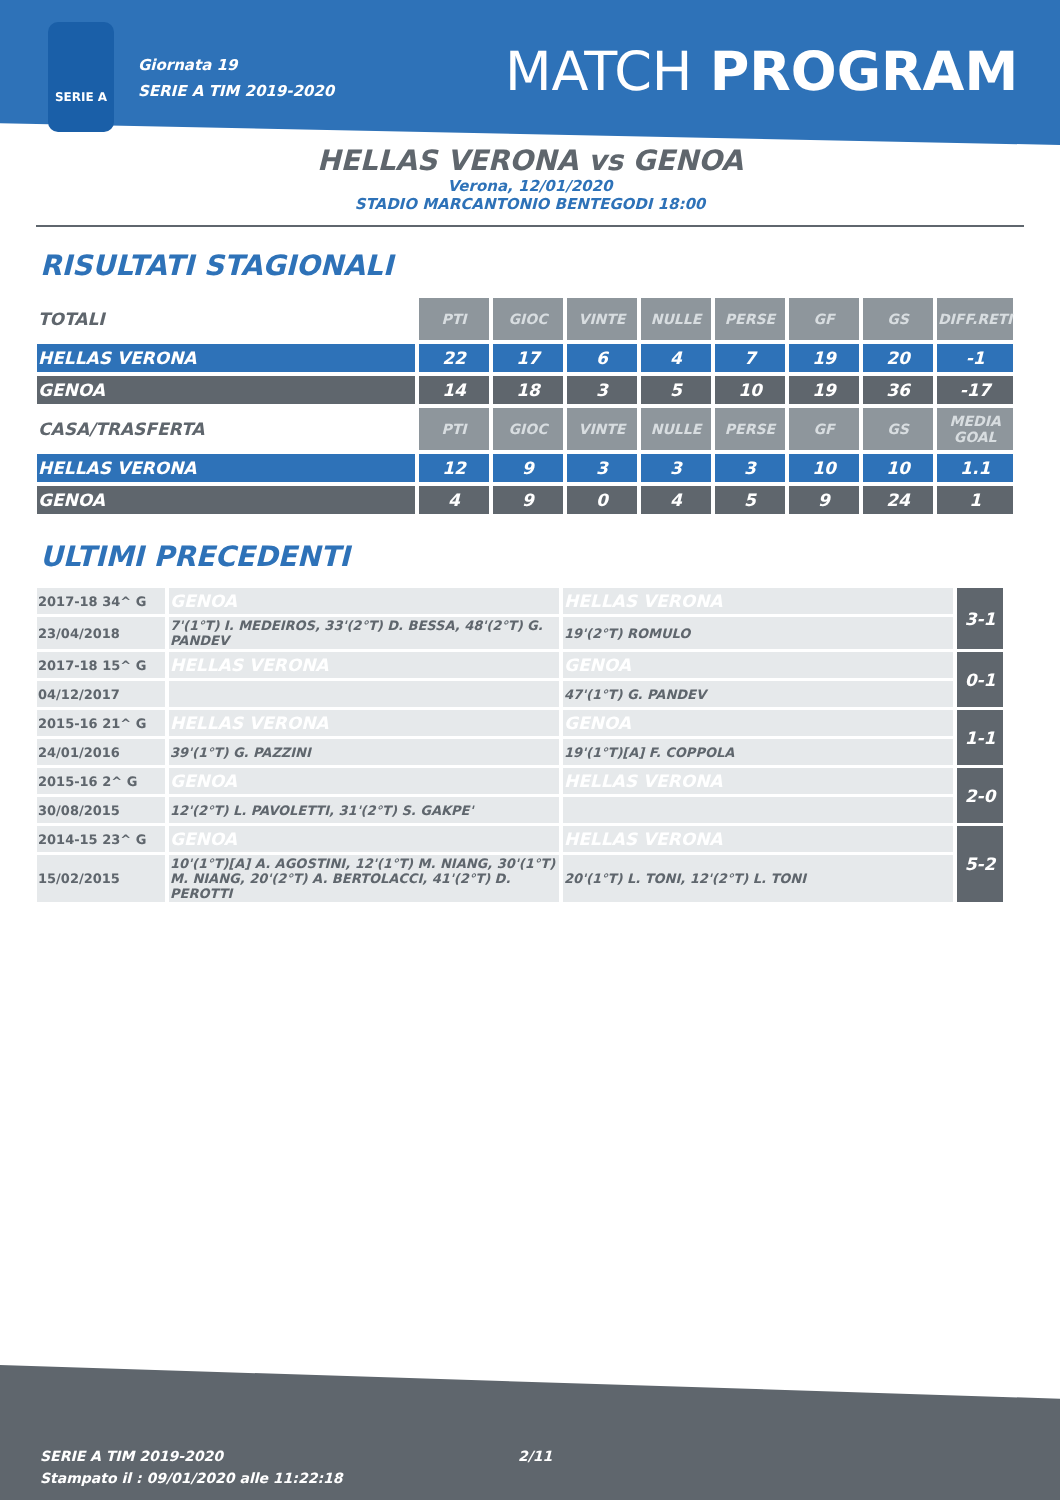SERIE A
Giornata 19
SERIE A TIM 2019-2020
MATCH PROGRAM
HELLAS VERONA vs GENOA
Verona, 12/01/2020
STADIO MARCANTONIO BENTEGODI 18:00
RISULTATI STAGIONALI
| TOTALI | PTI | GIOC | VINTE | NULLE | PERSE | GF | GS | DIFF.RETI |
| --- | --- | --- | --- | --- | --- | --- | --- | --- |
| HELLAS VERONA | 22 | 17 | 6 | 4 | 7 | 19 | 20 | -1 |
| GENOA | 14 | 18 | 3 | 5 | 10 | 19 | 36 | -17 |
| CASA/TRASFERTA | PTI | GIOC | VINTE | NULLE | PERSE | GF | GS | MEDIA GOAL |
| HELLAS VERONA | 12 | 9 | 3 | 3 | 3 | 10 | 10 | 1.1 |
| GENOA | 4 | 9 | 0 | 4 | 5 | 9 | 24 | 1 |
ULTIMI PRECEDENTI
| 2017-18 34^ G | GENOA | HELLAS VERONA | 3-1 |
| 23/04/2018 | 7'(1°T) I. MEDEIROS, 33'(2°T) D. BESSA, 48'(2°T) G. PANDEV | 19'(2°T) ROMULO | |
| 2017-18 15^ G | HELLAS VERONA | GENOA | 0-1 |
| 04/12/2017 | | 47'(1°T) G. PANDEV | |
| 2015-16 21^ G | HELLAS VERONA | GENOA | 1-1 |
| 24/01/2016 | 39'(1°T) G. PAZZINI | 19'(1°T)[A] F. COPPOLA | |
| 2015-16 2^ G | GENOA | HELLAS VERONA | 2-0 |
| 30/08/2015 | 12'(2°T) L. PAVOLETTI, 31'(2°T) S. GAKPE' | | |
| 2014-15 23^ G | GENOA | HELLAS VERONA | 5-2 |
| 15/02/2015 | 10'(1°T)[A] A. AGOSTINI, 12'(1°T) M. NIANG, 30'(1°T) M. NIANG, 20'(2°T) A. BERTOLACCI, 41'(2°T) D. PEROTTI | 20'(1°T) L. TONI, 12'(2°T) L. TONI | |
SERIE A TIM 2019-2020
Stampato il : 09/01/2020 alle 11:22:18
2/11